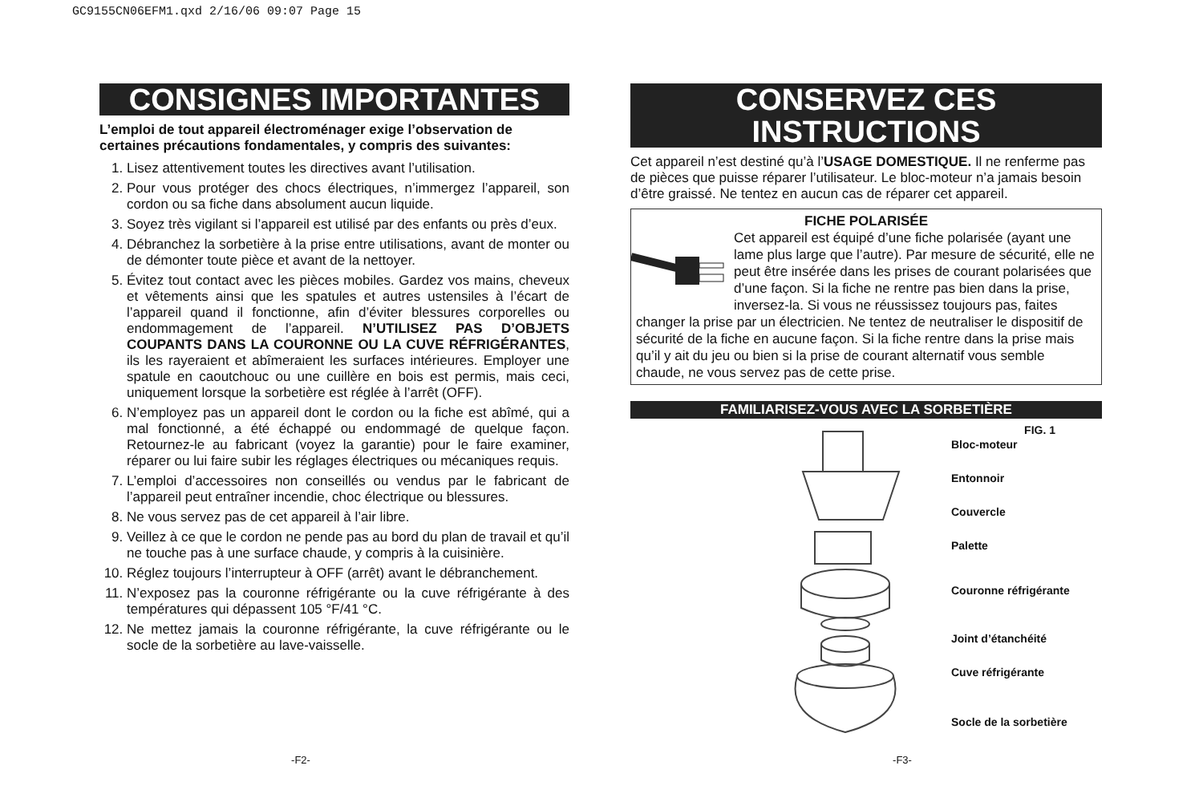GC9155CN06EFM1.qxd 2/16/06 09:07 Page 15
CONSIGNES IMPORTANTES
L’emploi de tout appareil électroménager exige l’observation de certaines précautions fondamentales, y compris des suivantes:
1. Lisez attentivement toutes les directives avant l’utilisation.
2. Pour vous protéger des chocs électriques, n’immergez l’appareil, son cordon ou sa fiche dans absolument aucun liquide.
3. Soyez très vigilant si l’appareil est utilisé par des enfants ou près d’eux.
4. Débranchez la sorbetière à la prise entre utilisations, avant de monter ou de démonter toute pièce et avant de la nettoyer.
5. Évitez tout contact avec les pièces mobiles. Gardez vos mains, cheveux et vêtements ainsi que les spatules et autres ustensiles à l’écart de l’appareil quand il fonctionne, afin d’éviter blessures corporelles ou endommagement de l’appareil. N’UTILISEZ PAS D’OBJETS COUPANTS DANS LA COURONNE OU LA CUVE RÉFRIGÉRANTES, ils les rayeraient et abîmeraient les surfaces intérieures. Employer une spatule en caoutchouc ou une cuillère en bois est permis, mais ceci, uniquement lorsque la sorbetière est réglée à l’arrêt (OFF).
6. N’employez pas un appareil dont le cordon ou la fiche est abîmé, qui a mal fonctionné, a été échappé ou endommagé de quelque façon. Retournez-le au fabricant (voyez la garantie) pour le faire examiner, réparer ou lui faire subir les réglages électriques ou mécaniques requis.
7. L’emploi d’accessoires non conseillés ou vendus par le fabricant de l’appareil peut entraîner incendie, choc électrique ou blessures.
8. Ne vous servez pas de cet appareil à l’air libre.
9. Veillez à ce que le cordon ne pende pas au bord du plan de travail et qu’il ne touche pas à une surface chaude, y compris à la cuisinière.
10. Réglez toujours l’interrupteur à OFF (arrêt) avant le débranchement.
11. N’exposez pas la couronne réfrigérante ou la cuve réfrigérante à des températures qui dépassent 105 °F/41 °C.
12. Ne mettez jamais la couronne réfrigérante, la cuve réfrigérante ou le socle de la sorbetière au lave-vaisselle.
CONSERVEZ CES INSTRUCTIONS
Cet appareil n’est destiné qu’à l’USAGE DOMESTIQUE. Il ne renferme pas de pièces que puisse réparer l’utilisateur. Le bloc-moteur n’a jamais besoin d’être graissé. Ne tentez en aucun cas de réparer cet appareil.
FICHE POLARISÉE
Cet appareil est équipé d’une fiche polarisée (ayant une lame plus large que l’autre). Par mesure de sécurité, elle ne peut être insérée dans les prises de courant polarisées que d’une façon. Si la fiche ne rentre pas bien dans la prise, inversez-la. Si vous ne réussissez toujours pas, faites changer la prise par un électricien. Ne tentez de neutraliser le dispositif de sécurité de la fiche en aucune façon. Si la fiche rentre dans la prise mais qu’il y ait du jeu ou bien si la prise de courant alternatif vous semble chaude, ne vous servez pas de cette prise.
FAMILIARISEZ-VOUS AVEC LA SORBETIÈRE
FIG. 1
Bloc-moteur
Entonnoir
Couvercle
Palette
Couronne réfrigérante
Joint d’étanchéité
Cuve réfrigérante
Socle de la sorbetière
-F2- -F3-